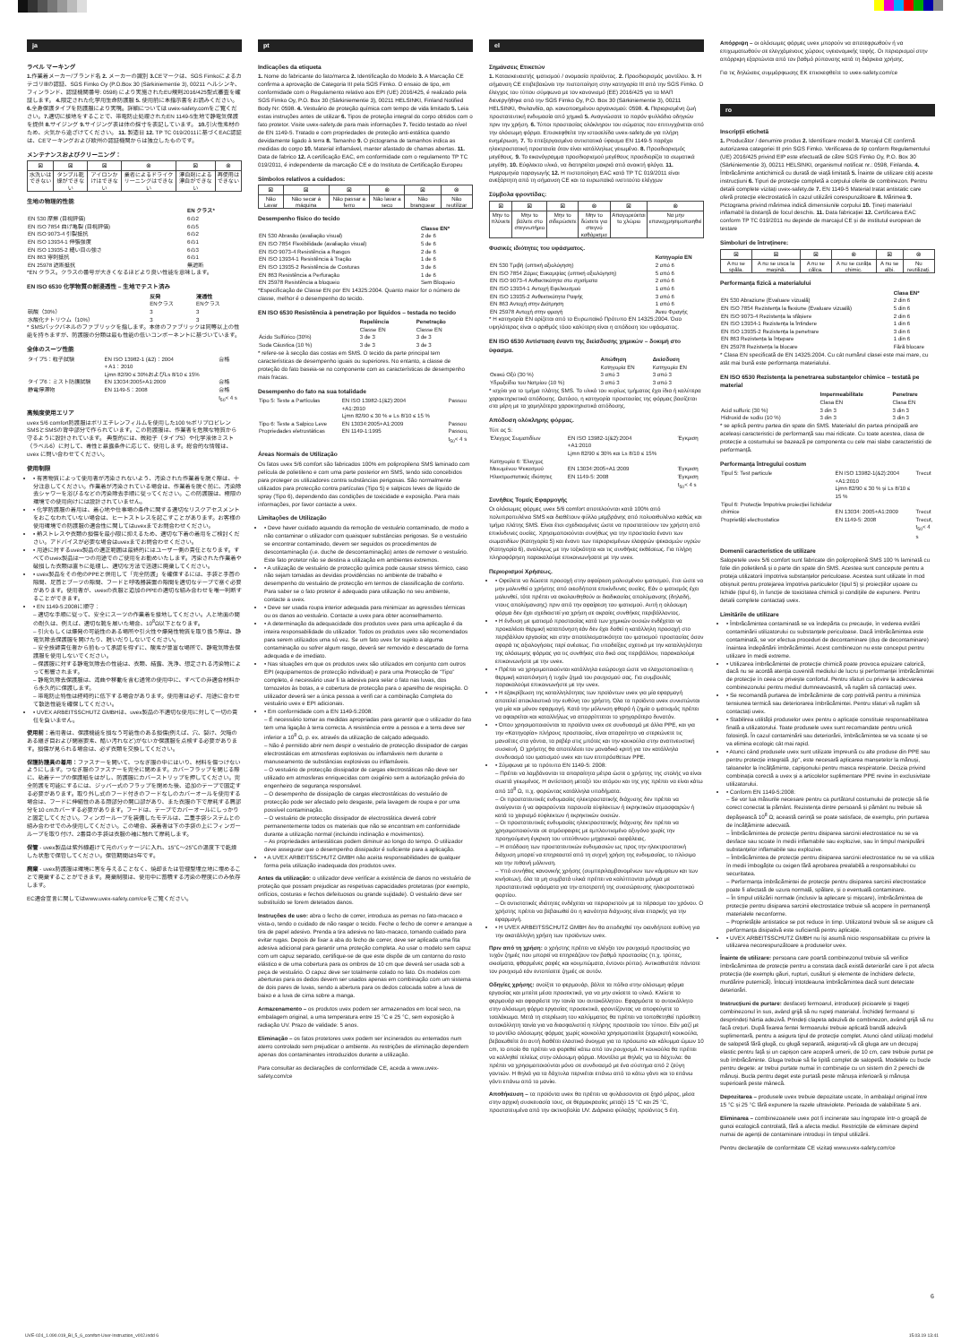ja
ラベル マーキング
1. 作業着メーカー/ブランド名 2. メーカーの識別 3. CEマークは、SGS FimkoによるカテゴリⅢの認証、SGS Fimko Oy (P.O.Box 30 (Särkiniementie 3), 00211 ヘルシンキ、フィンランド、認証機関番号: 0598) により実施されたEU規則2016/425型式審査を確証します。 4. 限定された化学用生命防護服 5. 使用前に本指示書をお読みください。6. 全身保護タイプを防護服により実現。詳細については uvex-safety.comをご覧ください。7. 適切に接地をすることで、帯電防止処理されたEN 1149-5生地で静電気保護を提供 8. サイジング 9. サイジング表は体の採寸を表記しています。 10. 引火性素材のため、火気から遠ざけてください。 11. 製造日 12. TP TC 019/2011に基づくEAC認証は、CEマーキングおよび欧州の認証機関からは独立したものです。
メンテナンスおよびクリーニング：
| ⊠ | ⊠ | ⊠ | ⊗ | ⊠ | ⊗ |
| --- | --- | --- | --- | --- | --- |
| 水洗いはできない | タンブル乾燥ができない | アイロンかけはできない | 業者によるドライクリーニングはできない | 漂白剤による漂白ができない | 再使用はできない |
生地の物理的性能
| | EN クラス* |
| EN 530 摩擦 (目視評価) | 6の2 |
| EN ISO 7854 曲げ亀裂 (目視評価) | 6の5 |
| EN ISO 9073-4 引裂抵抗 | 6の2 |
| EN ISO 13934-1 伸張強度 | 6の1 |
| EN ISO 13935-2 縫い目の強さ | 6の3 |
| EN 863 穿刺抵抗 | 6の1 |
| EN 25978 遮断抵抗 | 無遮断 |
*EN クラス。クラスの番号が大きくなるほどより良い性能を意味します。
EN ISO 6530 化学物質の耐浸透性 – 生地でテスト済み
| | 反発 ENクラス | 浸透性 ENクラス |
| 硫酸（30%） | 3 | 3 |
| 水酸化ナトリウム（10%） | 3 | 3 |
* SMSバックパネルのファブリックを指します。本体のファブリックは同等以上の性能を持ちますが、防護服の分類は最も性能の低いコンポーネントに基づいています。
全体のスーツ性能
| タイプ5：粒子試験 | EN ISO 13982-1 (&2)：2004 + A1：2010 Ljmn 82/90 ≤ 30%およびLs 8/10 ≤ 15% | 合格 |
| タイプ6：ミスト防護試験 | EN 13034:2005+A1:2009 | 合格 |
| 静電停滞物 | EN 1149-5：2008 | 合格 t<sub>50</sub>< 4 s |
高頻度使用エリア
uvex 5/6 comfort防護服はポリエチレンフィルムを使用した100 %ポリプロピレンSMSとSMSの背中部分で作られています。この防護服は、作業者を危険な物質から守るように設計されています。 典型的には、微粒子（タイプ5）や化学液体ミスト（ラベル6）に対して、毒性と暴露条件に応じて、使用します。総合的な情報は、uvex に問い合わせてください。
使用制限
• 有害物質によって使用者が汚染されないよう、汚染された作業着を脱ぐ際は、十分注意してください。作業着が汚染されている場合は、作業着を脱ぐ前に、汚染除去シャワーを浴びるなどの汚染除去手順に従ってください。この防護服は、極限の環境での使用向けには設計されていません。
• 化学防護服の着用は、着心地や仕事場の条件に関する適切なリスクアセスメントをおこなわれていない場合は、ヒートストレスを起こすことがあります。お客様の使用環境での防護服の適合性に関してはuvexまでお問合わせください。
• 熱ストレスや衣類の損傷を最小限に抑えるため、適切な下着の着用をご検討ください。アドバイスが必要な場合はuvexまでお問合わせください。
• 用途に対するuvex製品の適正範囲は最終的にはユーザー側の責任となります。すべてのuvex製品は一つの用途でのご使用をお勧めいたします。汚染された作業着や破損した衣類は直ちに処理し、適切な方法で迅速に廃棄してください。
• uvex製品をその他のPPEと併用して「完全防護」を確保するには、手袋と手首の隙間、足首とブーツの隙間、フードと呼吸器装置の隙間を適切なテープで塞ぐ必要があります。使用者が、uvexの衣服と追加のPPEの適切な組み合わせを唯一判断することができます。
• EN 1149-5:2008に順守：
– 適切な手順に従って、安全にスーツの作業着を接地してください。人と地面の間の耐久は、例えば、適切な靴を履いた場合、10<sup>8</sup>Ω以下となります。
– 引火もしくは爆発の可能性のある場所や引火性や爆発性物質を取り扱う際は、静電気除去保護服を開けたり、脱いだりしないでください。
– 安全技師責任者から前もって承認を得ずに、酸素が豊富な場所で、静電気除去保護服を使用しないでください。
– 保護服に対する静電気除去の性能は、衣類、結露、洗浄、想定される汚染物によって影響されます。
– 静電気除去保護服は、湾曲や移動を含む通常の使用中に、すべての非適合材料から永久的に保護します。
– 帯電防止特性は経時的に低下する場合があります。使用者は必ず、用途に合わせて散逸性能を確保してください。
• UVEX ARBEITSSCHUTZ GMBHは、uvex製品の不適切な使用に対して一切の責任を負いません。
使用前：着用者は、保護機能を損なう可能性のある損傷(例えば、穴、裂け、欠陥のある継ぎ目および閉塞要素、酷い汚れなど)がないか保護服を点検する必要があります。損傷が見られる場合は、必ず衣類を交換してください。
保護防護具の着用：ファスナーを開いて、つなぎ服の中にはいり、材料を傷つけないようにします。つなぎ服のファスナーを完全に閉めます。カバーフラップを閉じる際に、粘着テープの保護紙をはがし、防護服にカバーストリップを押してください。完全防護を可能にするには、ジッパー式のフラップを閉めた後、追加のテープで固定する必要があります。取り外し式のフード付きのフードなしのカバーオールを使用する場合は、フードに伸縮性のある顔部分の開口部があり、また衣服の下で摩耗する肩部分を10 cmカバーする必要があります。フードは、テープでカバーオールにしっかりと固定してください。フィンガーループを装備したモデルは、二重手袋システムとの組み合わせでのみ使用してください。この場合、装着者は下の手袋の上にフィンガーループを取り付け、2番目の手袋は衣服の袖に触れて摩耗します。
保管 - uvex製品は紫外線避けて元のパッケージに入れ、15℃〜25℃の温度下で乾燥した状態で保管してください。保管期間は5年です。
廃棄 - uvex防護服は環境に害を与えることなく、焼却または管理型埋立地に埋めることで廃棄することができます。廃棄制限は、使用中に蓄積する汚染の程度にのみ依存します。
EC適合宣言に関してはwww.uvex-safety.com/ceをご覧ください。
pt
Indicações da etiqueta
1. Nome do fabricante do fato/marca 2. Identificação do Modelo 3. A Marcação CE confirma a aprovação de Categoria III pela SGS Fimko. O ensaio de tipo, em conformidade com o Regulamento relativo aos EPI (UE) 2016/425, é realizado pela SGS Fimko Oy, P.O. Box 30 (Särkiniementie 3), 00211 HELSINKI, Finland Notified Body Nr: 0598. 4. Vestuário de proteção química com tempo de vida limitado 5. Leia estas instruções antes de utilizar 6. Tipos de proteção integral do corpo obtidos com o fato protetor. Visite uvex-safety.de para mais informações 7. Tecido testado ao nível de EN 1149-5. Tratado e com propriedades de proteção anti-estática quando devidamente ligado à terra 8. Tamanho 9. O pictograma de tamanhos indica as medidas do corpo 10. Material inflamável, manter afastado de chamas abertas. 11. Data de fabrico 12. A certificação EAC, em conformidade com o regulamento TP TC 019/2011, é independente da marcação CE e do Instituto de Certificação Europeu
Símbolos relativos a cuidados:
| ⊠ | ⊠ | ⊠ | ⊗ | ⊠ | ⊗ |
| --- | --- | --- | --- | --- | --- |
| Não Lavar | Não secar á máquina | Não passar a ferro | Não lavar a seco | Não branquear | Não reutilizar |
Desempenho físico do tecido
| | Classe EN* |
| EN 530 Abrasão (avaliação visual) | 2 de 6 |
| EN ISO 7854 Flexibilidade (avaliação visual) | 5 de 6 |
| EN ISO 9073-4 Resistência a Rasgos | 2 de 6 |
| EN ISO 13934-1 Resistência à Tração | 1 de 6 |
| EN ISO 13935-2 Resistência de Costuras | 3 de 6 |
| EN 863 Resistência a Perfuração | 1 de 6 |
| EN 25978 Resistência a bloqueio | Sem Bloqueio |
*Especificação de Classe EN por EN 14325:2004. Quanto maior for o número de classe, melhor é o desempenho do tecido.
EN ISO 6530 Resistência à penetração por líquidos – testada no tecido
| | Repelência Classe EN | Penetração Classe EN |
| Ácido Sulfúrico (30%) | 3 de 3 | 3 de 3 |
| Soda Cáustica (10 %) | 3 de 3 | 3 de 3 |
* refere-se à secção das costas em SMS. O tecido da parte principal tem características de desempenho iguais ou superiores. No entanto, a classe de proteção do fato baseia-se no componente com as características de desempenho mais fracas.
Desempenho do fato na sua totalidade
| Tipo 5: Teste a Partículas | EN ISO 13982-1(&2):2004 +A1:2010 Ljmn 82/90 ≤ 30 % e Ls 8/10 ≤ 15 % | Passou |
| Tipo 6: Teste a Salpico Leve | EN 13034:2005+A1:2009 | Passou |
| Propriedades eletrostáticas | EN 1149-1:1995 | Passou, t<sub>50</sub>< 4 s |
Áreas Normais de Utilização
Os fatos uvex 5/6 comfort são fabricados 100% em polipropileno SMS laminado com película de polietileno e com uma parte posterior em SMS, tendo sido concebidos para proteger os utilizadores contra substâncias perigosas. São normalmente utilizados para protecção contra partículas (Tipo 5) e salpicos leves de líquido de spray (Tipo 6), dependendo das condições de toxicidade e exposição. Para mais informações, por favor contacte a uvex.
Limitações de Utilização
• Deve haver cuidado aquando da remoção de vestuário contaminado, de modo a não contaminar o utilizador com quaisquer substâncias perigosas. Se o vestuário se encontrar contaminado, devem ser seguidos os procedimentos de descontaminação (i.e. duche de descontaminação) antes de remover o vestuário. Este fato protetor não se destina a utilização em ambientes extremos.
• A utilização de vestuário de protecção química pode causar stress térmico, caso não sejam tomadas as devidas providências no ambiente de trabalho e desempenho do vestuário de protecção em termos de classificação de conforto. Para saber se o fato protetor é adequado para utilização no seu ambiente, contacte a uvex.
• Deve ser usada roupa interior adequada para minimizar as agressões térmicas ou os danos ao vestuário. Contacte a uvex para obter aconselhamento.
• A determinação da adequacidade dos produtos uvex para uma aplicação é da inteira responsabilidade do utilizador. Todos os produtos uvex são recomendados para serem utilizados uma só vez. Se um fato uvex for sujeito a alguma contaminação ou sofrer algum rasgo, deverá ser removido e descartado de forma adequada e de imediato.
• Nas situações em que os produtos uvex são utilizados em conjunto com outros EPI (equipamentos de protecção individual) e para uma Protecção de “Tipo” completo, é necessário usar fi ta adesiva para selar o fato nas luvas, dos tornozelos às botas, a e cobertura de protecção para o aparelho de respiração. O utilizador deverá ser a única pessoa a verifi car a combinação Completa do vestuário uvex e EPI adicionais.
• Em conformidade com a EN 1149-5:2008:
– É necessário tomar as medidas apropriadas para garantir que o utilizador do fato tem uma ligação à terra correcta. A resistência entre a pessoa e a terra deve ser inferior a 10<sup>8</sup> Ω, p. ex. através da utilização de calçado adequado.
– Não é permitido abrir nem despir o vestuário de protecção dissipador de cargas electrostáticas em atmosferas explosivas ou inflamáveis nem durante o manuseamento de substâncias explosivas ou inflamáveis.
– O vestuário de protecção dissipador de cargas electrostáticas não deve ser utilizado em atmosferas enriquecidas com oxigénio sem a autorização prévia do engenheiro de segurança responsável.
– O desempenho de dissipação de cargas electrostáticas do vestuário de protecção pode ser afectado pelo desgaste, pela lavagem de roupa e por uma possível contaminação.
– O vestuário de protecção dissipador de electrostática deverá cobrir permanentemente todos os materiais que não se encontram em conformidade durante a utilização normal (incluindo inclinação e movimentos).
– As propriedades antiestáticas podem diminuir ao longo do tempo. O utilizador deve assegurar que o desempenho dissipador é suficiente para a aplicação.
• A UVEX ARBEITSSCHUTZ GMBH não aceita responsabilidades de qualquer forma pela utilização inadequada dos produtos uvex.
Antes da utilização: o utilizador deve verificar a existência de danos no vestuário de proteção que possam prejudicar as respetivas capacidades protetoras (por exemplo, orifícios, costuras e fechos defeituosos ou grande sujidade). O vestuário deve ser substituído se forem detetados danos.
Instruções de uso: abra o fecho de correr, introduza as pernas no fato-macaco e vista-o, tendo o cuidado de não rasgar o tecido. Feche o fecho de correr e arranque a tira de papel adesivo. Prenda a tira adesiva no fato-macaco, tomando cuidado para evitar rugas. Depois de fixar a aba do fecho de correr, deve ser aplicada uma fita adesiva adicional para garantir uma proteção completa. Ao usar o modelo sem capuz com um capuz separado, certifique-se de que este dispõe de um contorno do rosto elástico e de uma cobertura para os ombros de 10 cm que deverá ser usada sob a peça de vestuário. O capuz deve ser totalmente colado no fato. Os modelos com aberturas para os dedos devem ser usados apenas em combinação com um sistema de dois pares de luvas, sendo a abertura para os dedos colocada sobre a luva de baixo e a luva de cima sobre a manga.
Armazenamento – os produtos uvex podem ser armazenados em local seco, na embalagem original, a uma temperatura entre 15 °C e 25 °C, sem exposição à radiação UV. Prazo de validade: 5 anos.
Eliminação – os fatos protetores uvex podem ser incinerados ou enterrados num aterro controlado sem prejudicar o ambiente. As restrições de eliminação dependem apenas dos contaminantes introduzidos durante a utilização.
Para consultar as declarações de conformidade CE, aceda a www.uvex-safety.com/ce
el
Σημάνσεις Ετικετών
1. Κατασκευαστής ιματισμού / ονομασία προϊόντος. 2. Προσδιορισμός μοντέλου. 3. Η σήμανση CE επιβεβαιώνει την πιστοποίηση στην κατηγορία III από την SGS Fimko. Ο έλεγχος του τύπου σύμφωνα με τον κανονισμό (ΕΕ) 2016/425 για τα ΜΑΠ διενεργήθηκε από την SGS Fimko Oy, P.O. Box 30 (Särkiniementie 3), 00211 HELSINKI, Φινλανδία, αρ. κοινοποιημένου οργανισμού: 0598. 4. Περιορισμένη ζωή προστατευτική ενδυμασία από χημικά 5. Αναγνώσατε το παρόν φυλλάδιο οδηγιών πριν την χρήση. 6. Τύποι προστασίας ολόκληρου του σώματος που επιτυγχάνεται από την ολόσωμη φόρμα. Επισκεφθείτε την ιστοσελίδα uvex-safety.de για πλήρη ενημέρωση. 7. Το επεξεργασμένο αντιστατικά ύφασμα EN 1149-5 παρέχει ηλεκτροστατική προστασία όταν είναι κατάλληλως γειωμένο. 8. Προσδιορισμός μεγέθους. 9. Το εικονόγραμμα προσδιορισμού μεγέθους προσδιορίζει τα σωματικά μεγέθη. 10. Εύφλεκτο υλικό, να διατηρείται μακριά από ανοικτή φλόγα. 11. Ημερομηνία παραγωγής 12. Η πιστοποίηση EAC κατά TP TC 019/2011 είναι ανεξάρτητη από τη σήμανση CE και το ευρωπαϊκό ινστιτούτο ελέγχων
Σύμβολα φροντίδας:
| ⊠ | ⊠ | ⊠ | ⊗ | ⊠ | ⊗ |
| --- | --- | --- | --- | --- | --- |
| Μην το πλύνετε | Μην το βάλετε στο στεγνωτήριο | Μην το σιδερώσετε | Μην το δώσετε για στεγνό καθάρισμα | Απαγορεύεται το χλώριο | Να μην επαναχρησιμοποιηθεί |
Φυσικές ιδιότητες του υφάσματος.
| | Κατηγορία EN |
| EN 530 Τριβή (οπτική αξιολόγηση) | 2 από 6 |
| EN ISO 7854 Ζάρες Ευκαμψίας (οπτική αξιολόγηση) | 5 από 6 |
| EN ISO 9073-4 Ανθεκτικότητα στο σχισίματα | 2 από 6 |
| EN ISO 13934-1 Αντοχή Εφελκυσμού | 1 από 6 |
| EN ISO 13935-2 Ανθεκτικότητα Ραφής | 3 από 6 |
| EN 863 Αντοχή στην Διάτρηση | 1 από 6 |
| EN 25978 Αντοχή στην φραγή | Άνευ Φραγής |
* Η κατηγορία EN ορίζεται από το Ευρωπαϊκό Πρότυπο EN 14325:2004. Όσο υψηλότερος είναι ο αριθμός τόσο καλύτερη είναι η απόδοση του υφάσματος.
EN ISO 6530 Αντίσταση έναντι της διείσδυσης χημικών – δοκιμή στο ύφασμα.
| | Απώθηση Κατηγορία EN | Διείσδυση Κατηγορία EN |
| Θειικό Οξύ (30 %) | 3 από 3 | 3 από 3 |
| Υδροξείδιο του Νατρίου (10 %) | 3 από 3 | 3 από 3 |
* ισχύει για το τμήμα πλάτης SMS. Το υλικό του κυρίως τμήματος έχει ίδια ή καλύτερα χαρακτηριστικά απόδοσης. Ωστόσο, η κατηγορία προστασίας της φόρμας βασίζεται στα μέρη με τα χαμηλότερα χαρακτηριστικά απόδοσης.
Απόδοση ολόκληρης φόρμας.
Τύπ ος 5:
| Έλεγχος Σωματιδίων | EN ISO 13982-1(&2):2004 +A1:2010 Ljmn 82/90 ≤ 30% και Ls 8/10 ≤ 15% | Έγκριση |
| Κατηγορία 6: Έλεγχος Μειωμένου Ψεκασμού | EN 13034:2005+A1:2009 | Έγκριση |
| Ηλεκτροστατικές ιδιότητες | EN 1149-5: 2008 | Έγκριση t<sub>50</sub>< 4 s |
Συνήθεις Τομείς Εφαρμογής
Οι ολόσωμες φόρμες uvex 5/6 comfort αποτελούνται κατά 100% από πολυπροπυλένιο SMS και διαθέτουν φύλλο μεμβράνης από πολυαιθυλένιο καθώς και τμήμα πλάτης SMS. Είναι έτσι σχεδιασμένες ώστε να προστατεύουν τον χρήστη από επικίνδυνες ουσίες. Χρησιμοποιούνται συνήθως για την προστασία έναντι των σωματιδίων (Κατηγορία 5) και έναντι των περιορισμένων ελαφρών ψεκασμών υγρών (Κατηγορία 6), αναλόγως με την τοξικότητα και τις συνθήκες εκθέσεως. Για πλήρη πληροφόρηση παρακαλούμε επικοινωνήσατε με την uvex.
Περιορισμοί Χρήσεως.
• Οφείλετε να δώσετε προσοχή στην αφαίρεση μολυσμένου ιματισμού, έτσι ώστε να μην μολυνθεί ο χρήστης από οιεσδήποτε επικίνδυνες ουσίες. Εάν ο ιματισμός έχει μολυνθεί, τότε πρέπει να ακολουθηθούν οι διαδικασίας απολύμανσης (δηλαδή, ντους απολύμανσης) πριν από την αφαίρεση του ιματισμού. Αυτή η ολόσωμη φόρμα δεν έχει σχεδιαστεί για χρήση σε ακραίες συνθήκες περιβάλλοντος.
• Η ένδυση με ιματισμό προστασίας κατά των χημικών ουσιών ενδέχεται να προκαλέσει θερμική καταπόνηση εάν δεν έχει δοθεί η κατάλληλη προσοχή στο περιβάλλον εργασίας και στην αποτελεσματικότητα του ιματισμού προστασίας όσον αφορά τις αξιολογήσεις περί ανέσεως. Για υποδείξεις σχετικά με την καταλληλότητα της ολόσωμης φόρμας για τις συνθήκες στο δικό σας περιβάλλον, παρακαλούμε επικοινωνήστε με την uvex.
• Πρέπει να χρησιμοποιούνται κατάλληλα εσώρουχα ώστε να ελαχιστοποιείται η θερμική καταπόνηση ή τυχόν ζημιά του ρουχισμού σας. Για συμβουλές παρακαλούμε επικοινωνήστε με την uvex.
• Η εξακρίβωση της καταλληλότητας των προϊόντων uvex για μία εφαρμογή αποτελεί αποκλειστικά την ευθύνη του χρήστη. Όλα τα προϊόντα uvex συνιστώνται για μία και μόνον εφαρμογή. Κατά την μόλυνση φθορά ή ζημία ο ιματισμός πρέπει να αφαιρείται και καταλλήλως να απορρίπτεται το γρηγορότερο δυνατόν.
• Όπου χρησιμοποιούνται τα προϊόντα uvex σε συνδυασμό με άλλα PPE, και για την «Κατηγορία» πλήρους προστασίας, είναι απαραίτητο να στερεώνετε τις μανσέτες στα γάντια, τα ρεβέρ στις μπότες και την κουκούλα στην αναπνευστική συσκευή. Ο χρήστης θα αποτελέσει τον μοναδικό κριτή για τον κατάλληλο συνδυασμό του ιματισμού uvex και των επιπρόσθετων PPE.
• Σύμφωνα με το πρότυπο EN 1149-5: 2008:
– Πρέπει να λαμβάνονται τα απαραίτητα μέτρα ώστε ο χρήστης της στολής να είναι σωστά γειωμένος. Η αντίσταση μεταξύ του ατόμου και της γης πρέπει να είναι κάτω από 10<sup>8</sup> Ω, π.χ. φορώντας κατάλληλα υποδήματα.
– Οι προστατευτικές ενδυμασίες ηλεκτροστατικής διάχυσης δεν πρέπει να ανοίγονται ή να αφαιρούνται παρουσία εύφλεκτων ή εκρηκτικών ατμοσφαιρών ή κατά το χειρισμό εύφλεκτων ή εκρηκτικών ουσιών.
– Οι προστατευτικές ενδυμασίες ηλεκτροστατικής διάχυσης δεν πρέπει να χρησιμοποιούνται σε ατμόσφαιρες με εμπλουτισμένο οξυγόνο χωρίς την προηγούμενη έγκριση του υπεύθυνου μηχανικού ασφάλειας.
– Η απόδοση των προστατευτικών ενδυμασιών ως προς την ηλεκτροστατική διάχυση μπορεί να επηρεαστεί από τη συχνή χρήση της ενδυμασίας, το πλύσιμο και την πιθανή μόλυνση.
– Υπό συνήθεις κανονικής χρήσης (συμπεριλαμβανομένων των κάμψεων και των κινήσεων), όλα τα μη συμβατά υλικά πρέπει να καλύπτονται μόνιμα με προστατευτικά υφάσματα για την αποτροπή της συσσώρευσης ηλεκτροστατικού φορτίου.
– Οι αντιστατικές ιδιότητες ενδέχεται να περιοριστούν με το πέρασμα του χρόνου. Ο χρήστης πρέπει να βεβαιωθεί ότι η ικανότητα διάχυσης είναι επαρκής για την εφαρμογή.
• Η UVEX ARBEITSSCHUTZ GMBH δεν θα αποδεχθεί την οιανδήποτε ευθύνη για την ακατάλληλη χρήση των προϊόντων uvex.
Πριν από τη χρήση: ο χρήστης πρέπει να ελέγξει τον ρουχισμό προστασίας για τυχόν ζημιές που μπορεί να επηρεάζουν τον βαθμό προστασίας (π.χ. τρύπες, σκισίματα, φθαρμένες ραφές και κουμπώματα, έντονοι ρύποι). Αντικαθιστάτε πάντοτε τον ρουχισμό εάν εντοπίσετε ζημιές σε αυτόν.
Οδηγίες χρήσης: ανοίξτε το φερμουάρ, βάλτε τα πόδια στην ολόσωμη φόρμα εργασίας και μπείτε μέσα προσεκτικά, για να μην σκίσετε το υλικό. Κλείστε το φερμουάρ και αφαιρέστε την ταινία του αυτοκόλλητου. Εφαρμόστε το αυτοκόλλητο στην ολόσωμη φόρμα εργασίας προσεκτικά, φροντίζοντας να αποφεύγετε το τσαλάκωμα. Μετά τη στερέωση του καλύμματος θα πρέπει να τοποθετηθεί πρόσθετη αυτοκόλλητη ταινία για να διασφαλιστεί η πλήρης προστασία του τύπου. Εάν μαζί με το μοντέλο ολόσωμης φόρμας χωρίς κουκούλα χρησιμοποιείτε ξεχωριστή κουκούλα, βεβαιωθείτε ότι αυτή διαθέτει ελαστικό άνοιγμα για το πρόσωπο και κάλυμμα ώμων 10 cm, το οποίο θα πρέπει να φορεθεί κάτω από τον ρουχισμό. Η κουκούλα θα πρέπει να κολληθεί τελείως στην ολόσωμη φόρμα. Μοντέλα με θηλιές για τα δάχτυλα: θα πρέπει να χρησιμοποιούνται μόνο σε συνδυασμό με ένα σύστημα από 2 ζεύγη γαντιών. Η θηλιά για τα δάχτυλα περνιέται επάνω από το κάτω γάντι και το επάνω γάντι επάνω από το μανίκι.
Αποθήκευση – τα προϊόντα uvex θα πρέπει να φυλάσσονται σε ξηρό μέρος, μέσα στην αρχική συσκευασία τους, σε θερμοκρασίες μεταξύ 15 °C και 25 °C, προστατευμένα από την ακτινοβολία UV. Διάρκεια φύλαξης προϊόντος 5 έτη.
Απόρριψη – οι ολόσωμες φόρμες uvex μπορούν να αποτεφρωθούν ή να επιχωματωθούν σε ελεγχόμενους χώρους υγειονομικής ταφής. Οι περιορισμοί στην απόρριψη εξαρτώνται από τον βαθμό ρύπανσης κατά τη διάρκεια χρήσης.
Για τις δηλώσεις συμμόρφωσης ΕΚ επισκεφθείτε το uvex-safety.com/ce
ro
Inscripții etichetă
1. Producător / denumire produs 2. Identificare model 3. Marcajul CE confirmă autorizarea categoriei III prin SGS Fimko. Verificarea de tip conform Regulamentului (UE) 2016/425 privind EIP este efectuată de către SGS Fimko Oy, P.O. Box 30 (Särkiniementie 3), 00211 HELSINKI, organismul notificat nr.: 0598, Finlanda. 4. Îmbrăcăminte antichimică cu durată de viață limitată 5. Înainte de utilizare citiți aceste instrucțiuni 6. Tipuri de protecție completă a corpului oferite de combinezon. Pentru detalii complete vizitați uvex-safety.de 7. EN 1149-5 Material tratat antistatic care oferă protecție electrostatică în cazul utilizării corespunzătoare 8. Mărimea 9. Pictograma privind mărimea indică dimensiunile corpului 10. Țineți materialul inflamabil la distanță de focul deschis. 11. Data fabricației 12. Certificarea EAC conform TP TC 019/2011 nu depinde de marcajul CE și de institutul european de testare
Simboluri de întreținere:
| ⊠ | ⊠ | ⊠ | ⊗ | ⊠ | ⊗ |
| --- | --- | --- | --- | --- | --- |
| A nu se spăla. | A nu se usca la mașină. | A nu se călca. | A nu se curăța chimic. | A nu se albi. | Nu reutilizați. |
Performanța fizică a materialului
| | Clasa EN* |
| EN 530 Abraziune (Evaluare vizuală) | 2 din 6 |
| EN ISO 7854 Rezistența la flexiune (Evaluare vizuală) | 5 din 6 |
| EN ISO 9073-4 Rezistența la sfâșiere | 2 din 6 |
| EN ISO 13934-1 Rezistența la întindere | 1 din 6 |
| EN ISO 13935-2 Rezistența la penetrare | 3 din 6 |
| EN 863 Rezistența la înțepare | 1 din 6 |
| EN 25978 Rezistența la blocare | Fără blocare |
* Clasa EN specificată de EN 14325:2004. Cu cât numărul clasei este mai mare, cu atât mai bună este performanța materialului.
EN ISO 6530 Rezistența la penetrarea substanțelor chimice – testată pe material
| | Impermeabilitate Clasa EN | Penetrare Clasa EN |
| Acid sulfuric (30 %) | 3 din 3 | 3 din 3 |
| Hidroxid de sodiu (10 %) | 3 din 3 | 3 din 3 |
* se aplică pentru partea din spate din SMS. Materialul din partea principală are aceleași caracteristici de performanță sau mai ridicate. Cu toate acestea, clasa de protecție a costumului se bazează pe componenta cu cele mai slabe caracteristici de performanță.
Performanța întregului costum
| Tipul 5: Test particule | EN ISO 13982-1(&2):2004 +A1:2010 Ljmn 82/90 ≤ 30 % și Ls 8/10 ≤ 15 % | Trecut |
| Tipul 6: Protecție împotriva proiecției lichidelor chimice | EN 13034: 2005+A1:2009 | Trecut |
| Proprietăți electrostatice | EN 1149-5: 2008 | Trecut, t<sub>50</sub>< 4 s |
Domenii caracteristice de utilizare
Salopetele uvex 5/6 comfort sunt fabricate din polipropilenă SMS 100 % laminată cu folie din polietilenă și o parte din spate din SMS. Acestea sunt concepute pentru a proteja utilizatorii împotriva substanțelor periculoase. Acestea sunt utilizate în mod obișnuit pentru protejarea împotriva particulelor (tipul 5) și proiecțiilor ușoare cu lichide (tipul 6), în funcție de toxicitatea chimică și condițiile de expunere. Pentru detalii complete contactați uvex.
Limitările de utilizare
• Îmbrăcămintea contaminată se va îndepărta cu precauție, în vederea evitării contaminării utilizatorului cu substanțele periculoase. Dacă îmbrăcămintea este contaminată, se vor efectua proceduri de decontaminare (duș de decontaminare) înaintea îndepărtării îmbrăcămintei. Acest combinezon nu este conceput pentru utilizare în medii extreme.
• Utilizarea îmbrăcămintei de protecție chimică poate provoca epuizare calorică, dacă nu se acordă atenția cuvenită mediului de lucru și performanței îmbrăcămintei de protecție în ceea ce privește confortul. Pentru sfaturi cu privire la adecvarea combinezonului pentru mediul dumneavoastră, vă rugăm să contactați uvex.
• Se recomandă purtarea de îmbrăcăminte de corp potrivită pentru a minimiza tensiunea termică sau deteriorarea îmbrăcămintei. Pentru sfaturi vă rugăm să contactați uvex.
• Stabilirea utilității produselor uvex pentru o aplicație constituie responsabilitatea finală a utilizatorului. Toate produsele uvex sunt recomandate pentru unică folosință. În cazul contaminării sau deteriorării, îmbrăcămintea se va scoate și se va elimina ecologic cât mai rapid.
• Atunci când produsele uvex sunt utilizate împreună cu alte produse din PPE sau pentru protecție integrală „tip”, este necesară aplicarea manșetelor la mănuși, taloanelor la încălțăminte, capișonului pentru masca respiratorie. Decizia privind combinația corectă a uvex și a articolelor suplimentare PPE revine în exclusivitate utilizatorului.
• Conform EN 1149-5:2008:
– Se vor lua măsurile necesare pentru ca purtătorul costumului de protecție să fie corect conectat la pământ. Rezistența dintre persoană și pământ nu trebuie să depășească 10<sup>8</sup> Ω; această cerință se poate satisface, de exemplu, prin purtarea de încălțăminte adecvată.
– Îmbrăcămintea de protecție pentru disiparea sarcinii electrostatice nu se va desface sau scoate în medii inflamabile sau explozive, sau în timpul manipulării substanțelor inflamabile sau explozive.
– Îmbrăcămintea de protecție pentru disiparea sarcinii electrostatice nu se va utiliza în medii îmbogățite cu oxigen fără aprobarea prealabilă a responsabilului cu securitatea.
– Performanța îmbrăcămintei de protecție pentru disiparea sarcinii electrostatice poate fi afectată de uzura normală, spălare, și o eventuală contaminare.
– În timpul utilizării normale (inclusiv la aplecare și mișcare), îmbrăcămintea de protecție pentru disiparea sarcinii electrostatice trebuie să acopere în permanență materialele neconforme.
– Proprietățile antistatice se pot reduce în timp. Utilizatorul trebuie să se asigure că performanța disipativă este suficientă pentru aplicație.
• UVEX ARBEITSSCHUTZ GMBH nu își asumă nicio responsabilitate cu privire la utilizarea necorespunzătoare a produselor uvex.
Înainte de utilizare: persoana care poartă combinezonul trebuie să verifice îmbrăcămintea de protecție pentru a constata dacă există deteriorări care îi pot afecta protecția (de exemplu găuri, rupturi, cusături și elemente de închidere defecte, murdărire puternică). Înlocuiți întotdeauna îmbrăcămintea dacă sunt detectate deteriorări.
Instrucțiuni de purtare: desfaceți fermoarul, introduceți picioarele și trageți combinezonul în sus, având grijă să nu rupeți materialul. Închideți fermoarul și desprindeți hârtia adezivă. Prindeți clapeta adezivă de combinezon, având grijă să nu facă crețuri. După fixarea fentei fermoarului trebuie aplicată bandă adezivă suplimentară, pentru a asigura tipul de protecție complet. Atunci când utilizați modelul de salopetă fără glugă, cu glugă separată, asigurați-vă că gluga are un decupaj elastic pentru față și un capișon care acoperă umerii, de 10 cm, care trebuie purtat pe sub îmbrăcăminte. Gluga trebuie să fie lipită complet de salopetă. Modelele cu bucle pentru degete: ar trebui purtate numai în combinație cu un sistem din 2 perechi de mănuși. Bucla pentru deget este purtată peste mănușa inferioară și mănușa superioară peste mânecă.
Depozitarea – produsele uvex trebuie depozitate uscate, în ambalajul original între 15 °C și 25 °C fără expunere la razele ultraviolete. Perioada de valabilitate 5 ani.
Eliminarea – combinezoanele uvex pot fi incinerate sau îngropate într-o groapă de gunoi ecologică controlată, fără a afecta mediul. Restricțiile de eliminare depind numai de agenții de contaminare introduși în timpul utilizării.
Pentru declarațiile de conformitate CE vizitați www.uvex-safety.com/ce
6
UVE-024_1.090.019_BI_5_6_comfort-User-Instruction_v002.indd 6 15.03.19 13:41